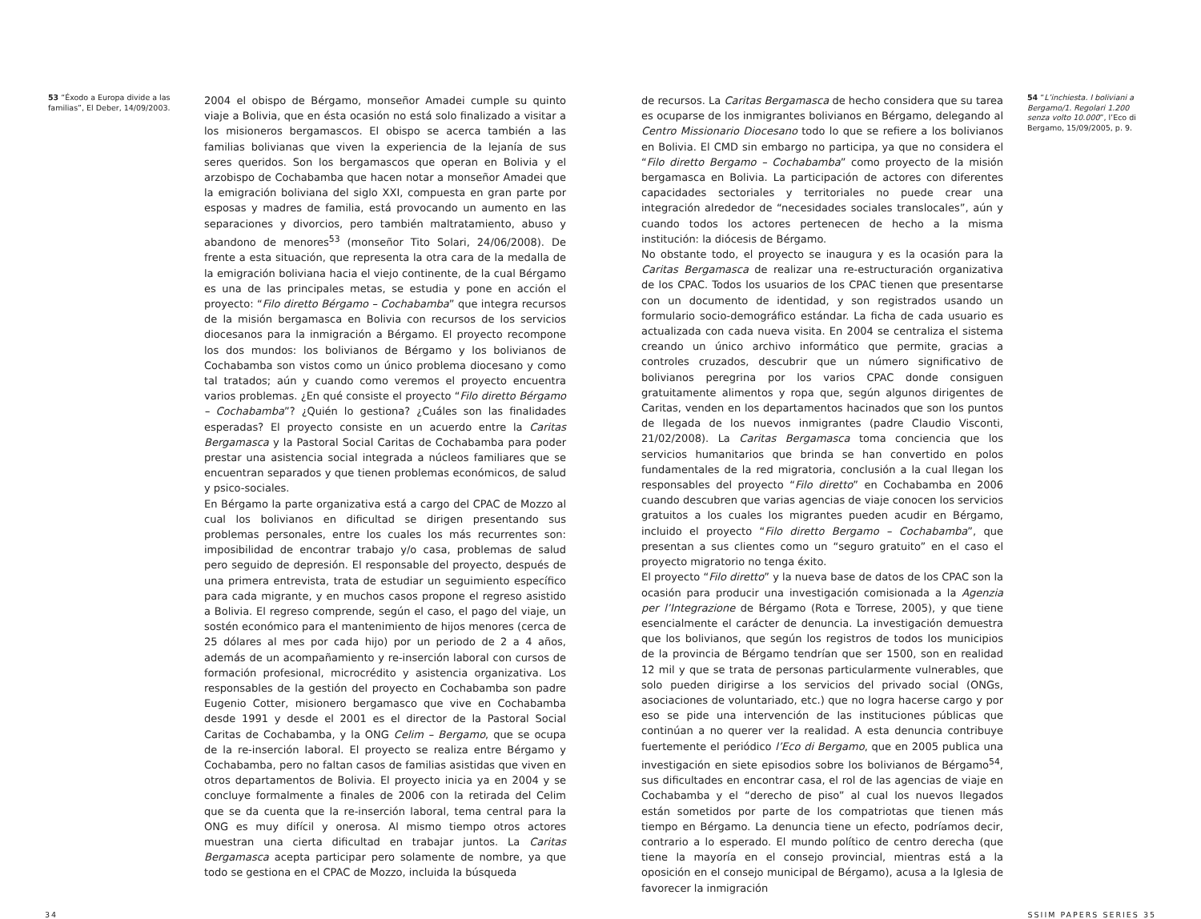53 “Éxodo a Europa divide a las familias”, El Deber, 14/09/2003.
2004 el obispo de Bérgamo, monseñor Amadei cumple su quinto viaje a Bolivia, que en ésta ocasión no está solo finalizado a visitar a los misioneros bergamascos. El obispo se acerca también a las familias bolivianas que viven la experiencia de la lejanía de sus seres queridos. Son los bergamascos que operan en Bolivia y el arzobispo de Cochabamba que hacen notar a monseñor Amadei que la emigración boliviana del siglo XXI, compuesta en gran parte por esposas y madres de familia, está provocando un aumento en las separaciones y divorcios, pero también maltratamiento, abuso y abandono de menores<sup>53</sup> (monseñor Tito Solari, 24/06/2008). De frente a esta situación, que representa la otra cara de la medalla de la emigración boliviana hacia el viejo continente, de la cual Bérgamo es una de las principales metas, se estudia y pone en acción el proyecto: “Filo diretto Bérgamo – Cochabamba” que integra recursos de la misión bergamasca en Bolivia con recursos de los servicios diocesanos para la inmigración a Bérgamo. El proyecto recompone los dos mundos: los bolivianos de Bérgamo y los bolivianos de Cochabamba son vistos como un único problema diocesano y como tal tratados; aún y cuando como veremos el proyecto encuentra varios problemas. ¿En qué consiste el proyecto “Filo diretto Bérgamo – Cochabamba”? ¿Quién lo gestiona? ¿Cuáles son las finalidades esperadas? El proyecto consiste en un acuerdo entre la Caritas Bergamasca y la Pastoral Social Caritas de Cochabamba para poder prestar una asistencia social integrada a núcleos familiares que se encuentran separados y que tienen problemas económicos, de salud y psico-sociales.
En Bérgamo la parte organizativa está a cargo del CPAC de Mozzo al cual los bolivianos en dificultad se dirigen presentando sus problemas personales, entre los cuales los más recurrentes son: imposibilidad de encontrar trabajo y/o casa, problemas de salud pero seguido de depresión. El responsable del proyecto, después de una primera entrevista, trata de estudiar un seguimiento específico para cada migrante, y en muchos casos propone el regreso asistido a Bolivia. El regreso comprende, según el caso, el pago del viaje, un sostén económico para el mantenimiento de hijos menores (cerca de 25 dólares al mes por cada hijo) por un periodo de 2 a 4 años, además de un acompañamiento y re-inserción laboral con cursos de formación profesional, microcrédito y asistencia organizativa. Los responsables de la gestión del proyecto en Cochabamba son padre Eugenio Cotter, misionero bergamasco que vive en Cochabamba desde 1991 y desde el 2001 es el director de la Pastoral Social Caritas de Cochabamba, y la ONG Celim – Bergamo, que se ocupa de la re-inserción laboral. El proyecto se realiza entre Bérgamo y Cochabamba, pero no faltan casos de familias asistidas que viven en otros departamentos de Bolivia. El proyecto inicia ya en 2004 y se concluye formalmente a finales de 2006 con la retirada del Celim que se da cuenta que la re-inserción laboral, tema central para la ONG es muy difícil y onerosa. Al mismo tiempo otros actores muestran una cierta dificultad en trabajar juntos. La Caritas Bergamasca acepta participar pero solamente de nombre, ya que todo se gestiona en el CPAC de Mozzo, incluida la búsqueda
de recursos. La Caritas Bergamasca de hecho considera que su tarea es ocuparse de los inmigrantes bolivianos en Bérgamo, delegando al Centro Missionario Diocesano todo lo que se refiere a los bolivianos en Bolivia. El CMD sin embargo no participa, ya que no considera el “Filo diretto Bergamo – Cochabamba” como proyecto de la misión bergamasca en Bolivia. La participación de actores con diferentes capacidades sectoriales y territoriales no puede crear una integración alrededor de “necesidades sociales translocales”, aún y cuando todos los actores pertenecen de hecho a la misma institución: la diócesis de Bérgamo.
No obstante todo, el proyecto se inaugura y es la ocasión para la Caritas Bergamasca de realizar una re-estructuración organizativa de los CPAC. Todos los usuarios de los CPAC tienen que presentarse con un documento de identidad, y son registrados usando un formulario socio-demográfico estándar. La ficha de cada usuario es actualizada con cada nueva visita. En 2004 se centraliza el sistema creando un único archivo informático que permite, gracias a controles cruzados, descubrir que un número significativo de bolivianos peregrina por los varios CPAC donde consiguen gratuitamente alimentos y ropa que, según algunos dirigentes de Caritas, venden en los departamentos hacinados que son los puntos de llegada de los nuevos inmigrantes (padre Claudio Visconti, 21/02/2008). La Caritas Bergamasca toma conciencia que los servicios humanitarios que brinda se han convertido en polos fundamentales de la red migratoria, conclusión a la cual llegan los responsables del proyecto “Filo diretto” en Cochabamba en 2006 cuando descubren que varias agencias de viaje conocen los servicios gratuitos a los cuales los migrantes pueden acudir en Bérgamo, incluido el proyecto “Filo diretto Bergamo – Cochabamba”, que presentan a sus clientes como un “seguro gratuito” en el caso el proyecto migratorio no tenga éxito.
El proyecto “Filo diretto” y la nueva base de datos de los CPAC son la ocasión para producir una investigación comisionada a la Agenzia per l’Integrazione de Bérgamo (Rota e Torrese, 2005), y que tiene esencialmente el carácter de denuncia. La investigación demuestra que los bolivianos, que según los registros de todos los municipios de la provincia de Bérgamo tendrían que ser 1500, son en realidad 12 mil y que se trata de personas particularmente vulnerables, que solo pueden dirigirse a los servicios del privado social (ONGs, asociaciones de voluntariado, etc.) que no logra hacerse cargo y por eso se pide una intervención de las instituciones públicas que continúan a no querer ver la realidad. A esta denuncia contribuye fuertemente el periódico l’Eco di Bergamo, que en 2005 publica una investigación en siete episodios sobre los bolivianos de Bérgamo<sup>54</sup>, sus dificultades en encontrar casa, el rol de las agencias de viaje en Cochabamba y el “derecho de piso” al cual los nuevos llegados están sometidos por parte de los compatriotas que tienen más tiempo en Bérgamo. La denuncia tiene un efecto, podríamos decir, contrario a lo esperado. El mundo político de centro derecha (que tiene la mayoría en el consejo provincial, mientras está a la oposición en el consejo municipal de Bérgamo), acusa a la Iglesia de favorecer la inmigración
54 “L’inchiesta. I boliviani a Bergamo/1. Regolari 1.200 senza volto 10.000”, l’Eco di Bergamo, 15/09/2005, p. 9.
34 SSIIM PAPERS SERIES 35